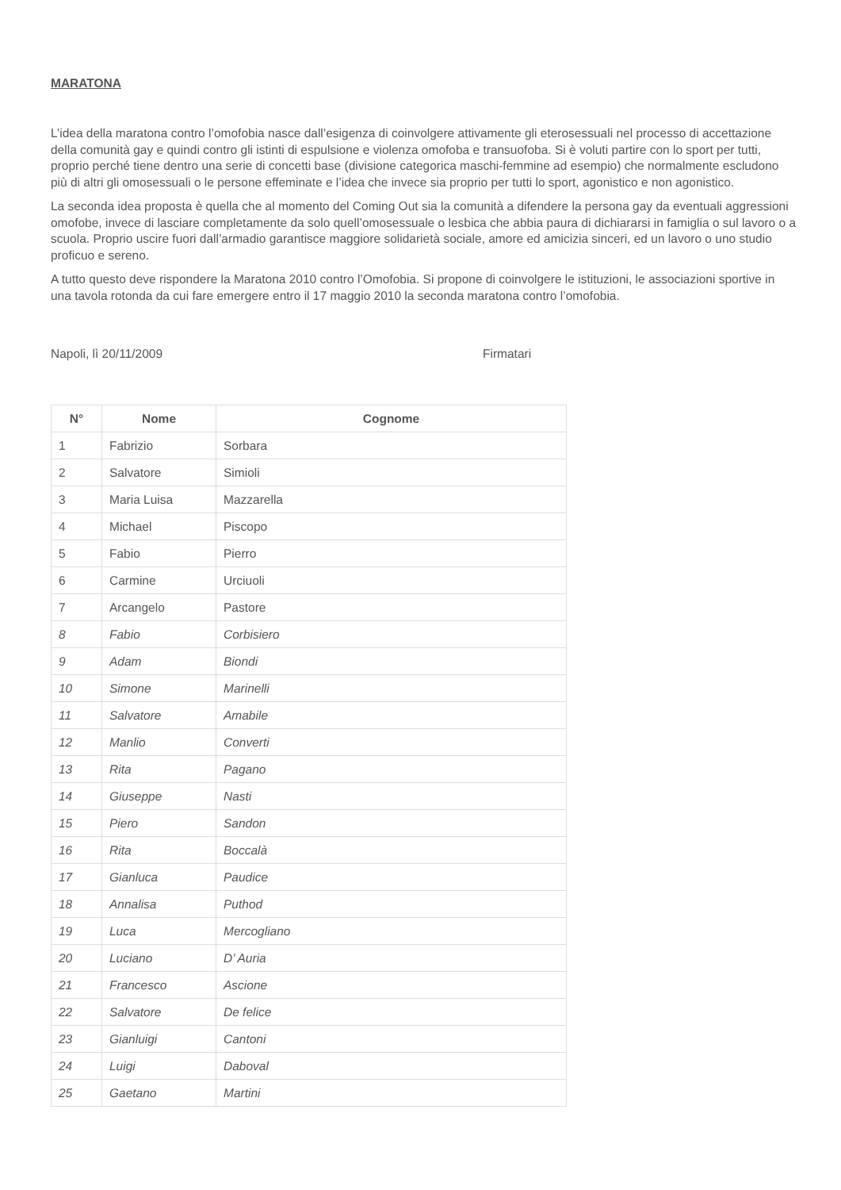MARATONA
L’idea della maratona contro l’omofobia nasce dall’esigenza di coinvolgere attivamente gli eterosessuali nel processo di accettazione della comunità gay e quindi contro gli istinti di espulsione e violenza omofoba e transuofoba. Si è voluti partire con lo sport per tutti, proprio perché tiene dentro una serie di concetti base (divisione categorica maschi-femmine ad esempio) che normalmente escludono più di altri gli omosessuali o le persone effeminate e l’idea che invece sia proprio per tutti lo sport, agonistico e non agonistico.
La seconda idea proposta è quella che al momento del Coming Out sia la comunità a difendere la persona gay da eventuali aggressioni omofobe, invece di lasciare completamente da solo quell’omosessuale o lesbica che abbia paura di dichiararsi in famiglia o sul lavoro o a scuola. Proprio uscire fuori dall’armadio garantisce maggiore solidarietà sociale, amore ed amicizia sinceri, ed un lavoro o uno studio proficuo e sereno.
A tutto questo deve rispondere la Maratona 2010 contro l’Omofobia. Si propone di coinvolgere le istituzioni, le associazioni sportive in una tavola rotonda da cui fare emergere entro il 17 maggio 2010 la seconda maratona contro l’omofobia.
Napoli, lì 20/11/2009 Firmatari
| N° | Nome | Cognome |
| --- | --- | --- |
| 1 | Fabrizio | Sorbara |
| 2 | Salvatore | Simioli |
| 3 | Maria Luisa | Mazzarella |
| 4 | Michael | Piscopo |
| 5 | Fabio | Pierro |
| 6 | Carmine | Urciuoli |
| 7 | Arcangelo | Pastore |
| 8 | Fabio | Corbisiero |
| 9 | Adam | Biondi |
| 10 | Simone | Marinelli |
| 11 | Salvatore | Amabile |
| 12 | Manlio | Converti |
| 13 | Rita | Pagano |
| 14 | Giuseppe | Nasti |
| 15 | Piero | Sandon |
| 16 | Rita | Boccalà |
| 17 | Gianluca | Paudice |
| 18 | Annalisa | Puthod |
| 19 | Luca | Mercogliano |
| 20 | Luciano | D’ Auria |
| 21 | Francesco | Ascione |
| 22 | Salvatore | De felice |
| 23 | Gianluigi | Cantoni |
| 24 | Luigi | Daboval |
| 25 | Gaetano | Martini |